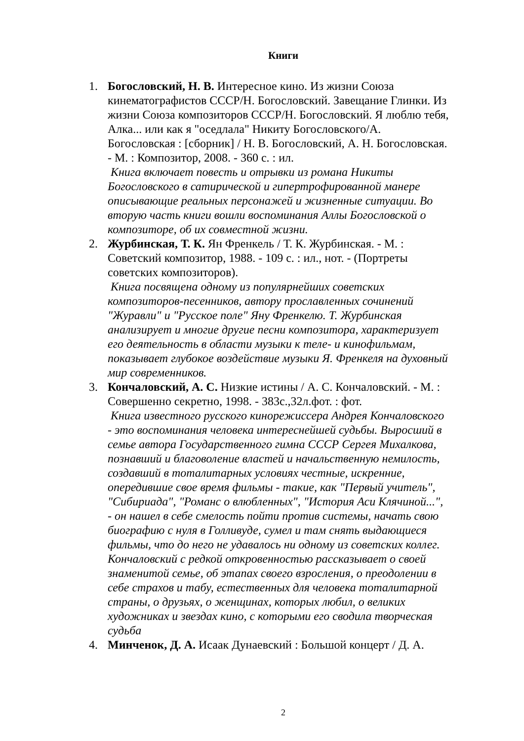Книги
1. Богословский, Н. В. Интересное кино. Из жизни Союза кинематографистов СССР/Н. Богословский. Завещание Глинки. Из жизни Союза композиторов СССР/Н. Богословский. Я люблю тебя, Алка... или как я "оседлала" Никиту Богословского/А. Богословская : [сборник] / Н. В. Богословский, А. Н. Богословская. - М. : Композитор, 2008. - 360 с. : ил.
Книга включает повесть и отрывки из романа Никиты Богословского в сатирической и гипертрофированной манере описывающие реальных персонажей и жизненные ситуации. Во вторую часть книги вошли воспоминания Аллы Богословской о композиторе, об их совместной жизни.
2. Журбинская, Т. К. Ян Френкель / Т. К. Журбинская. - М. : Советский композитор, 1988. - 109 с. : ил., нот. - (Портреты советских композиторов).
Книга посвящена одному из популярнейших советских композиторов-песенников, автору прославленных сочинений "Журавли" и "Русское поле" Яну Френкелю. Т. Журбинская анализирует и многие другие песни композитора, характеризует его деятельность в области музыки к теле- и кинофильмам, показывает глубокое воздействие музыки Я. Френкеля на духовный мир современников.
3. Кончаловский, А. С. Низкие истины / А. С. Кончаловский. - М. : Совершенно секретно, 1998. - 383с.,32л.фот. : фот.
Книга известного русского кинорежиссера Андрея Кончаловского - это воспоминания человека интереснейшей судьбы. Выросший в семье автора Государственного гимна СССР Сергея Михалкова, познавший и благоволение властей и начальственную немилость, создавший в тоталитарных условиях честные, искренние, опередившие свое время фильмы - такие, как "Первый учитель", "Сибириада", "Романс о влюбленных", "История Аси Клячиной...", - он нашел в себе смелость пойти против системы, начать свою биографию с нуля в Голливуде, сумел и там снять выдающиеся фильмы, что до него не удавалось ни одному из советских коллег. Кончаловский с редкой откровенностью рассказывает о своей знаменитой семье, об этапах своего взросления, о преодолении в себе страхов и табу, естественных для человека тоталитарной страны, о друзьях, о женщинах, которых любил, о великих художниках и звездах кино, с которыми его сводила творческая судьба
4. Минченок, Д. А. Исаак Дунаевский : Большой концерт / Д. А.
2